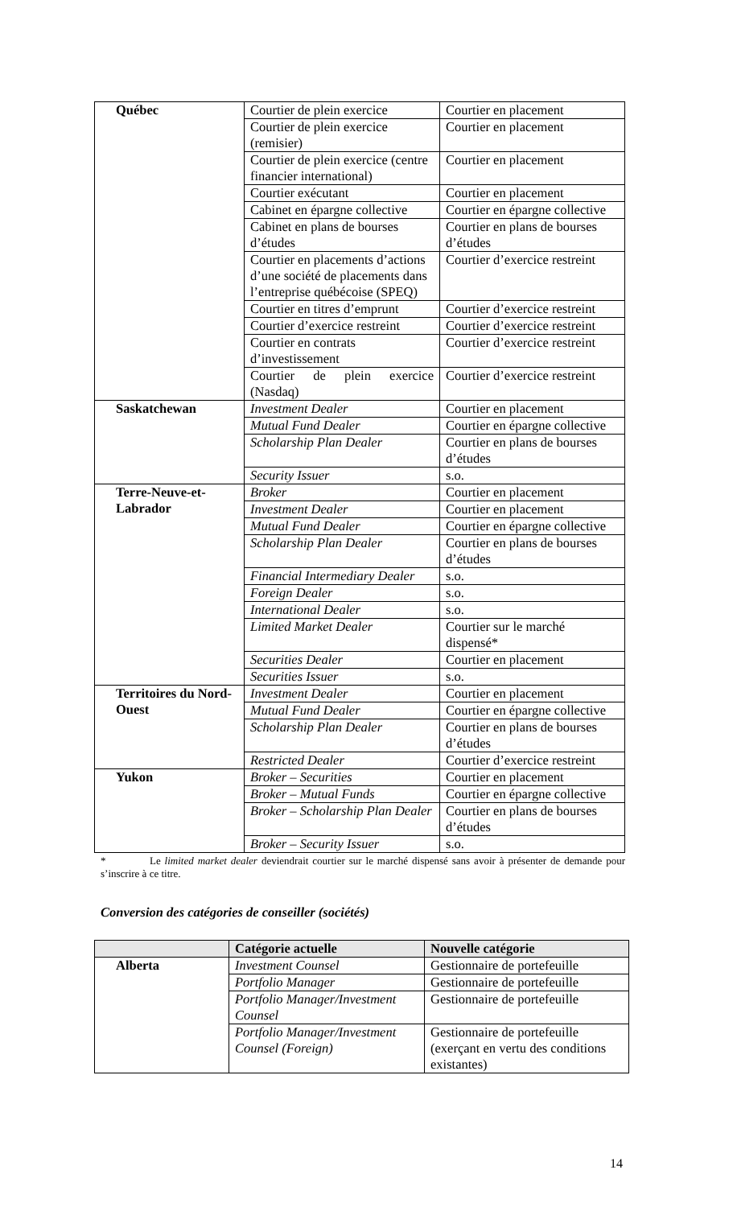| Québec | Courtier de plein exercice | Courtier en placement |
| | Courtier de plein exercice (remisier) | Courtier en placement |
| | Courtier de plein exercice (centre financier international) | Courtier en placement |
| | Courtier exécutant | Courtier en placement |
| | Cabinet en épargne collective | Courtier en épargne collective |
| | Cabinet en plans de bourses d’études | Courtier en plans de bourses d’études |
| | Courtier en placements d’actions d’une société de placements dans l’entreprise québécoise (SPEQ) | Courtier d’exercice restreint |
| | Courtier en titres d’emprunt | Courtier d’exercice restreint |
| | Courtier d’exercice restreint | Courtier d’exercice restreint |
| | Courtier en contrats d’investissement | Courtier d’exercice restreint |
| | Courtier de plein exercice (Nasdaq) | Courtier d’exercice restreint |
| Saskatchewan | Investment Dealer | Courtier en placement |
| | Mutual Fund Dealer | Courtier en épargne collective |
| | Scholarship Plan Dealer | Courtier en plans de bourses d’études |
| | Security Issuer | s.o. |
| Terre-Neuve-et-Labrador | Broker | Courtier en placement |
| | Investment Dealer | Courtier en placement |
| | Mutual Fund Dealer | Courtier en épargne collective |
| | Scholarship Plan Dealer | Courtier en plans de bourses d’études |
| | Financial Intermediary Dealer | s.o. |
| | Foreign Dealer | s.o. |
| | International Dealer | s.o. |
| | Limited Market Dealer | Courtier sur le marché dispensé* |
| | Securities Dealer | Courtier en placement |
| | Securities Issuer | s.o. |
| Territoires du Nord-Ouest | Investment Dealer | Courtier en placement |
| | Mutual Fund Dealer | Courtier en épargne collective |
| | Scholarship Plan Dealer | Courtier en plans de bourses d’études |
| | Restricted Dealer | Courtier d’exercice restreint |
| Yukon | Broker – Securities | Courtier en placement |
| | Broker – Mutual Funds | Courtier en épargne collective |
| | Broker – Scholarship Plan Dealer | Courtier en plans de bourses d’études |
| | Broker – Security Issuer | s.o. |
* Le limited market dealer deviendrait courtier sur le marché dispensé sans avoir à présenter de demande pour s’inscrire à ce titre.
Conversion des catégories de conseiller (sociétés)
| | Catégorie actuelle | Nouvelle catégorie |
| --- | --- | --- |
| Alberta | Investment Counsel | Gestionnaire de portefeuille |
| | Portfolio Manager | Gestionnaire de portefeuille |
| | Portfolio Manager/Investment Counsel | Gestionnaire de portefeuille |
| | Portfolio Manager/Investment Counsel (Foreign) | Gestionnaire de portefeuille (exerçant en vertu des conditions existantes) |
14